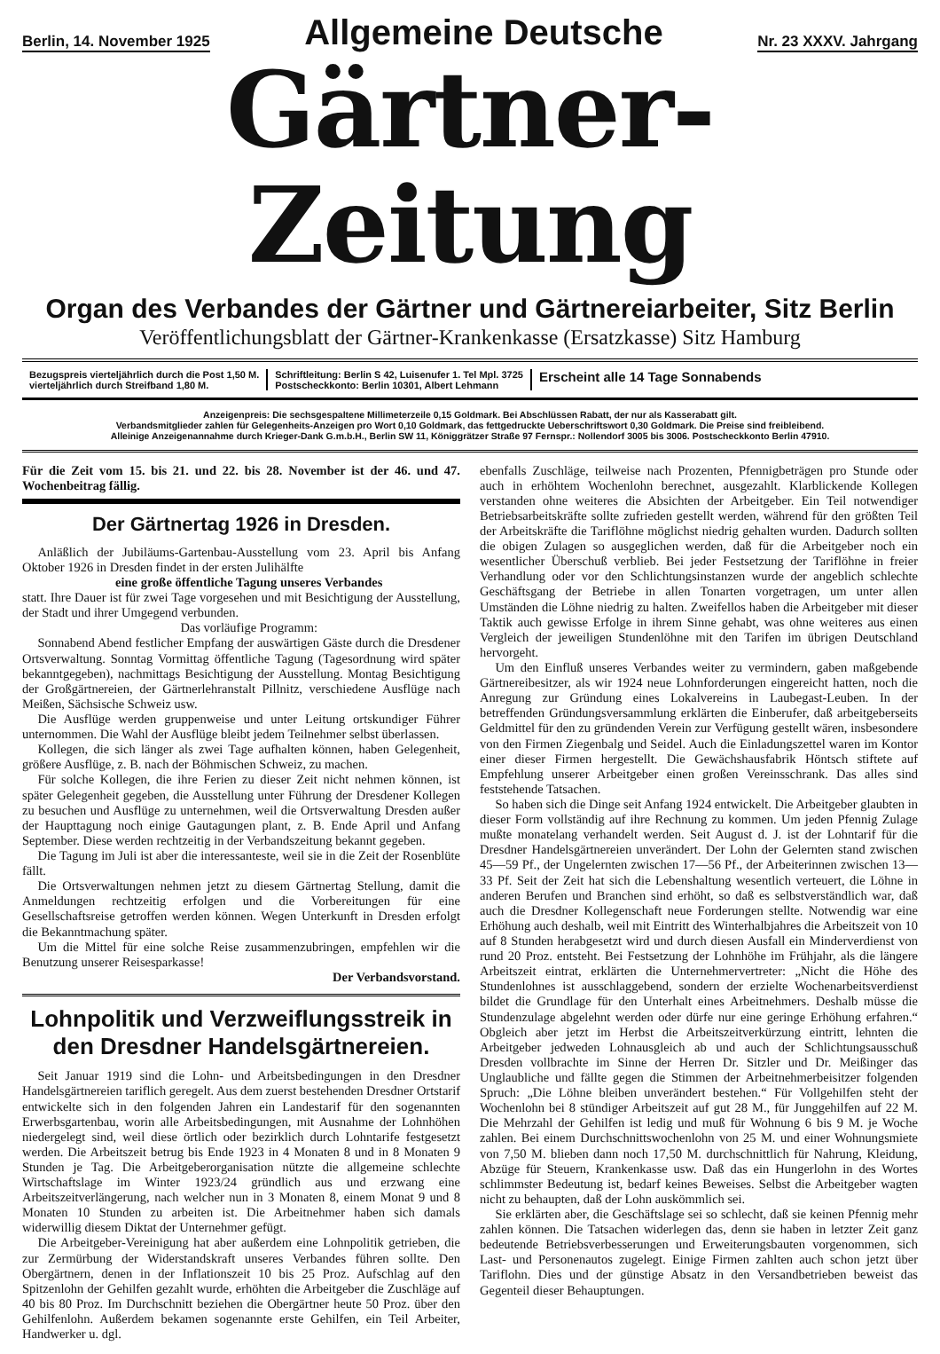Berlin, 14. November 1925 Allgemeine Deutsche Nr. 23 XXXV. Jahrgang
Gärtner-Zeitung
Organ des Verbandes der Gärtner und Gärtnereiarbeiter, Sitz Berlin
Veröffentlichungsblatt der Gärtner-Krankenkasse (Ersatzkasse) Sitz Hamburg
Bezugspreis vierteljährlich durch die Post 1,50 M.
vierteljährlich durch Streifband 1,80 M.
Schriftleitung: Berlin S 42, Luisenufer 1. Tel Mpl. 3725
Postscheckkonto: Berlin 10301, Albert Lehmann
Erscheint alle 14 Tage Sonnabends
Anzeigenpreis: Die sechsgespaltene Millimeterzeile 0,15 Goldmark. Bei Abschlüssen Rabatt, der nur als Kasserabatt gilt.
Verbandsmitglieder zahlen für Gelegenheits-Anzeigen pro Wort 0,10 Goldmark, das fettgedruckte Ueberschriftswort 0,30 Goldmark. Die Preise sind freibleibend.
Alleinige Anzeigenannahme durch Krieger-Dank G.m.b.H., Berlin SW 11, Königgrätzer Straße 97 Fernspr.: Nollendorf 3005 bis 3006. Postscheckkonto Berlin 47910.
Für die Zeit vom 15. bis 21. und 22. bis 28. November ist der 46. und 47. Wochenbeitrag fällig.
Der Gärtnertag 1926 in Dresden.
Anläßlich der Jubiläums-Gartenbau-Ausstellung vom 23. April bis Anfang Oktober 1926 in Dresden findet in der ersten Julihälfte
eine große öffentliche Tagung unseres Verbandes
statt. Ihre Dauer ist für zwei Tage vorgesehen und mit Besichtigung der Ausstellung, der Stadt und ihrer Umgegend verbunden.
Das vorläufige Programm:
Sonnabend Abend festlicher Empfang der auswärtigen Gäste durch die Dresdener Ortsverwaltung. Sonntag Vormittag öffentliche Tagung (Tagesordnung wird später bekanntgegeben), nachmittags Besichtigung der Ausstellung. Montag Besichtigung der Großgärtnereien, der Gärtnerlehranstalt Pillnitz, verschiedene Ausflüge nach Meißen, Sächsische Schweiz usw.
Die Ausflüge werden gruppenweise und unter Leitung ortskundiger Führer unternommen. Die Wahl der Ausflüge bleibt jedem Teilnehmer selbst überlassen.
Kollegen, die sich länger als zwei Tage aufhalten können, haben Gelegenheit, größere Ausflüge, z. B. nach der Böhmischen Schweiz, zu machen.
Für solche Kollegen, die ihre Ferien zu dieser Zeit nicht nehmen können, ist später Gelegenheit gegeben, die Ausstellung unter Führung der Dresdener Kollegen zu besuchen und Ausflüge zu unternehmen, weil die Ortsverwaltung Dresden außer der Haupttagung noch einige Gautagungen plant, z. B. Ende April und Anfang September. Diese werden rechtzeitig in der Verbandszeitung bekannt gegeben.
Die Tagung im Juli ist aber die interessanteste, weil sie in die Zeit der Rosenblüte fällt.
Die Ortsverwaltungen nehmen jetzt zu diesem Gärtnertag Stellung, damit die Anmeldungen rechtzeitig erfolgen und die Vorbereitungen für eine Gesellschaftsreise getroffen werden können. Wegen Unterkunft in Dresden erfolgt die Bekanntmachung später.
Um die Mittel für eine solche Reise zusammenzubringen, empfehlen wir die Benutzung unserer Reisesparkasse!
Der Verbandsvorstand.
Lohnpolitik und Verzweiflungsstreik in den Dresdner Handelsgärtnereien.
Seit Januar 1919 sind die Lohn- und Arbeitsbedingungen in den Dresdner Handelsgärtnereien tariflich geregelt. Aus dem zuerst bestehenden Dresdner Ortstarif entwickelte sich in den folgenden Jahren ein Landestarif für den sogenannten Erwerbsgartenbau, worin alle Arbeitsbedingungen, mit Ausnahme der Lohnhöhen niedergelegt sind, weil diese örtlich oder bezirklich durch Lohntarife festgesetzt werden. Die Arbeitszeit betrug bis Ende 1923 in 4 Monaten 8 und in 8 Monaten 9 Stunden je Tag. Die Arbeitgeberorganisation nützte die allgemeine schlechte Wirtschaftslage im Winter 1923/24 gründlich aus und erzwang eine Arbeitszeitverlängerung, nach welcher nun in 3 Monaten 8, einem Monat 9 und 8 Monaten 10 Stunden zu arbeiten ist. Die Arbeitnehmer haben sich damals widerwillig diesem Diktat der Unternehmer gefügt.
Die Arbeitgeber-Vereinigung hat aber außerdem eine Lohnpolitik getrieben, die zur Zermürbung der Widerstandskraft unseres Verbandes führen sollte. Den Obergärtnern, denen in der Inflationszeit 10 bis 25 Proz. Aufschlag auf den Spitzenlohn der Gehilfen gezahlt wurde, erhöhten die Arbeitgeber die Zuschläge auf 40 bis 80 Proz. Im Durchschnitt beziehen die Obergärtner heute 50 Proz. über den Gehilfenlohn. Außerdem bekamen sogenannte erste Gehilfen, ein Teil Arbeiter, Handwerker u. dgl.
ebenfalls Zuschläge, teilweise nach Prozenten, Pfennigbeträgen pro Stunde oder auch in erhöhtem Wochenlohn berechnet, ausgezahlt. Klarblickende Kollegen verstanden ohne weiteres die Absichten der Arbeitgeber. Ein Teil notwendiger Betriebsarbeitskräfte sollte zufrieden gestellt werden, während für den größten Teil der Arbeitskräfte die Tariflöhne möglichst niedrig gehalten wurden. Dadurch sollten die obigen Zulagen so ausgeglichen werden, daß für die Arbeitgeber noch ein wesentlicher Überschuß verblieb. Bei jeder Festsetzung der Tariflöhne in freier Verhandlung oder vor den Schlichtungsinstanzen wurde der angeblich schlechte Geschäftsgang der Betriebe in allen Tonarten vorgetragen, um unter allen Umständen die Löhne niedrig zu halten. Zweifellos haben die Arbeitgeber mit dieser Taktik auch gewisse Erfolge in ihrem Sinne gehabt, was ohne weiteres aus einen Vergleich der jeweiligen Stundenlöhne mit den Tarifen im übrigen Deutschland hervorgeht.
Um den Einfluß unseres Verbandes weiter zu vermindern, gaben maßgebende Gärtnereibesitzer, als wir 1924 neue Lohnforderungen eingereicht hatten, noch die Anregung zur Gründung eines Lokalvereins in Laubegast-Leuben. In der betreffenden Gründungsversammlung erklärten die Einberufer, daß arbeitgeberseits Geldmittel für den zu gründenden Verein zur Verfügung gestellt wären, insbesondere von den Firmen Ziegenbalg und Seidel. Auch die Einladungszettel waren im Kontor einer dieser Firmen hergestellt. Die Gewächshausfabrik Höntsch stiftete auf Empfehlung unserer Arbeitgeber einen großen Vereinsschrank. Das alles sind feststehende Tatsachen.
So haben sich die Dinge seit Anfang 1924 entwickelt. Die Arbeitgeber glaubten in dieser Form vollständig auf ihre Rechnung zu kommen. Um jeden Pfennig Zulage mußte monatelang verhandelt werden. Seit August d. J. ist der Lohntarif für die Dresdner Handelsgärtnereien unverändert. Der Lohn der Gelernten stand zwischen 45—59 Pf., der Ungelernten zwischen 17—56 Pf., der Arbeiterinnen zwischen 13—33 Pf. Seit der Zeit hat sich die Lebenshaltung wesentlich verteuert, die Löhne in anderen Berufen und Branchen sind erhöht, so daß es selbstverständlich war, daß auch die Dresdner Kollegenschaft neue Forderungen stellte. Notwendig war eine Erhöhung auch deshalb, weil mit Eintritt des Winterhalbjahres die Arbeitszeit von 10 auf 8 Stunden herabgesetzt wird und durch diesen Ausfall ein Minderverdienst von rund 20 Proz. entsteht. Bei Festsetzung der Lohnhöhe im Frühjahr, als die längere Arbeitszeit eintrat, erklärten die Unternehmervertreter: „Nicht die Höhe des Stundenlohnes ist ausschlaggebend, sondern der erzielte Wochenarbeitsverdienst bildet die Grundlage für den Unterhalt eines Arbeitnehmers. Deshalb müsse die Stundenzulage abgelehnt werden oder dürfe nur eine geringe Erhöhung erfahren.“ Obgleich aber jetzt im Herbst die Arbeitszeitverkürzung eintritt, lehnten die Arbeitgeber jedweden Lohnausgleich ab und auch der Schlichtungsausschuß Dresden vollbrachte im Sinne der Herren Dr. Sitzler und Dr. Meißinger das Unglaubliche und fällte gegen die Stimmen der Arbeitnehmerbeisitzer folgenden Spruch: „Die Löhne bleiben unverändert bestehen.“ Für Vollgehilfen steht der Wochenlohn bei 8 stündiger Arbeitszeit auf gut 28 M., für Junggehilfen auf 22 M. Die Mehrzahl der Gehilfen ist ledig und muß für Wohnung 6 bis 9 M. je Woche zahlen. Bei einem Durchschnittswochenlohn von 25 M. und einer Wohnungsmiete von 7,50 M. blieben dann noch 17,50 M. durchschnittlich für Nahrung, Kleidung, Abzüge für Steuern, Krankenkasse usw. Daß das ein Hungerlohn in des Wortes schlimmster Bedeutung ist, bedarf keines Beweises. Selbst die Arbeitgeber wagten nicht zu behaupten, daß der Lohn auskömmlich sei.
Sie erklärten aber, die Geschäftslage sei so schlecht, daß sie keinen Pfennig mehr zahlen können. Die Tatsachen widerlegen das, denn sie haben in letzter Zeit ganz bedeutende Betriebsverbesserungen und Erweiterungsbauten vorgenommen, sich Last- und Personenautos zugelegt. Einige Firmen zahlten auch schon jetzt über Tariflohn. Dies und der günstige Absatz in den Versandbetrieben beweist das Gegenteil dieser Behauptungen.